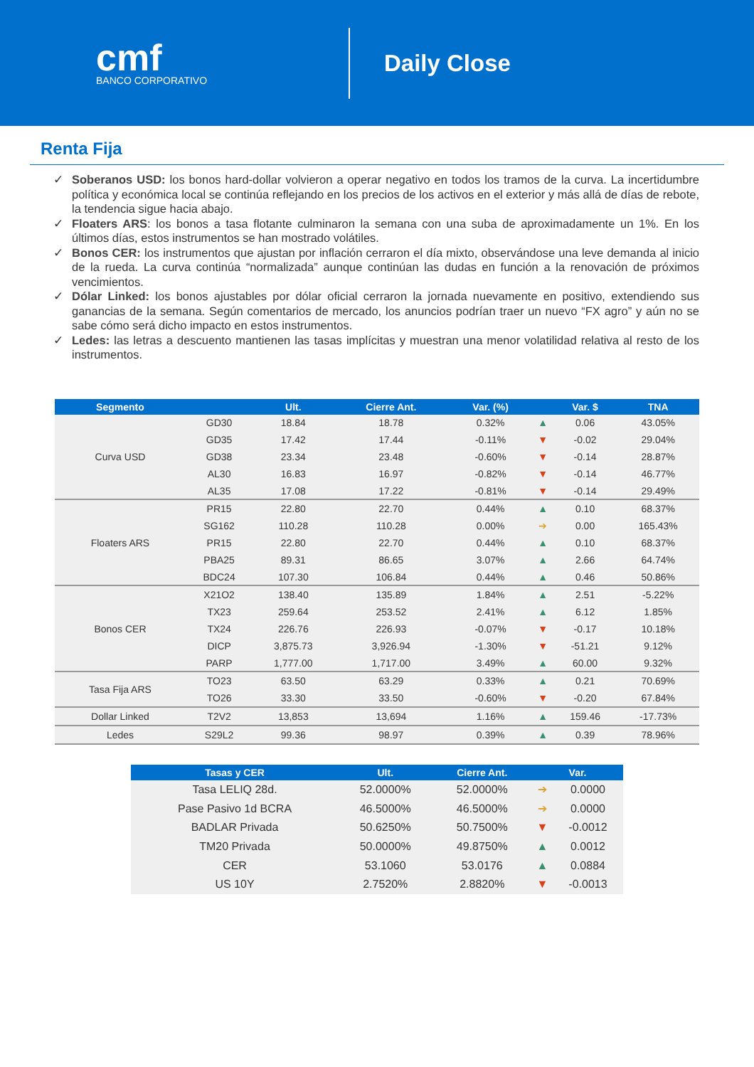cmf
BANCO CORPORATIVO
Daily Close
Renta Fija
✓ Soberanos USD: los bonos hard-dollar volvieron a operar negativo en todos los tramos de la curva. La incertidumbre política y económica local se continúa reflejando en los precios de los activos en el exterior y más allá de días de rebote, la tendencia sigue hacia abajo.
✓ Floaters ARS: los bonos a tasa flotante culminaron la semana con una suba de aproximadamente un 1%. En los últimos días, estos instrumentos se han mostrado volátiles.
✓ Bonos CER: los instrumentos que ajustan por inflación cerraron el día mixto, observándose una leve demanda al inicio de la rueda. La curva continúa “normalizada” aunque continúan las dudas en función a la renovación de próximos vencimientos.
✓ Dólar Linked: los bonos ajustables por dólar oficial cerraron la jornada nuevamente en positivo, extendiendo sus ganancias de la semana. Según comentarios de mercado, los anuncios podrían traer un nuevo “FX agro” y aún no se sabe cómo será dicho impacto en estos instrumentos.
✓ Ledes: las letras a descuento mantienen las tasas implícitas y muestran una menor volatilidad relativa al resto de los instrumentos.
| Segmento | | Ult. | Cierre Ant. | Var. (%) | | Var. $ | TNA |
| --- | --- | --- | --- | --- | --- | --- | --- |
| Curva USD | GD30 | 18.84 | 18.78 | 0.32% | ▲ | 0.06 | 43.05% |
| | GD35 | 17.42 | 17.44 | -0.11% | ▼ | -0.02 | 29.04% |
| | GD38 | 23.34 | 23.48 | -0.60% | ▼ | -0.14 | 28.87% |
| | AL30 | 16.83 | 16.97 | -0.82% | ▼ | -0.14 | 46.77% |
| | AL35 | 17.08 | 17.22 | -0.81% | ▼ | -0.14 | 29.49% |
| Floaters ARS | PR15 | 22.80 | 22.70 | 0.44% | ▲ | 0.10 | 68.37% |
| | SG162 | 110.28 | 110.28 | 0.00% | ➔ | 0.00 | 165.43% |
| | PR15 | 22.80 | 22.70 | 0.44% | ▲ | 0.10 | 68.37% |
| | PBA25 | 89.31 | 86.65 | 3.07% | ▲ | 2.66 | 64.74% |
| | BDC24 | 107.30 | 106.84 | 0.44% | ▲ | 0.46 | 50.86% |
| Bonos CER | X21O2 | 138.40 | 135.89 | 1.84% | ▲ | 2.51 | -5.22% |
| | TX23 | 259.64 | 253.52 | 2.41% | ▲ | 6.12 | 1.85% |
| | TX24 | 226.76 | 226.93 | -0.07% | ▼ | -0.17 | 10.18% |
| | DICP | 3,875.73 | 3,926.94 | -1.30% | ▼ | -51.21 | 9.12% |
| | PARP | 1,777.00 | 1,717.00 | 3.49% | ▲ | 60.00 | 9.32% |
| Tasa Fija ARS | TO23 | 63.50 | 63.29 | 0.33% | ▲ | 0.21 | 70.69% |
| | TO26 | 33.30 | 33.50 | -0.60% | ▼ | -0.20 | 67.84% |
| Dollar Linked | T2V2 | 13,853 | 13,694 | 1.16% | ▲ | 159.46 | -17.73% |
| Ledes | S29L2 | 99.36 | 98.97 | 0.39% | ▲ | 0.39 | 78.96% |
| Tasas y CER | Ult. | Cierre Ant. | Var. | |
| --- | --- | --- | --- | --- |
| Tasa LELIQ 28d. | 52.0000% | 52.0000% | ➔ | 0.0000 |
| Pase Pasivo 1d BCRA | 46.5000% | 46.5000% | ➔ | 0.0000 |
| BADLAR Privada | 50.6250% | 50.7500% | ▼ | -0.0012 |
| TM20 Privada | 50.0000% | 49.8750% | ▲ | 0.0012 |
| CER | 53.1060 | 53.0176 | ▲ | 0.0884 |
| US 10Y | 2.7520% | 2.8820% | ▼ | -0.0013 |